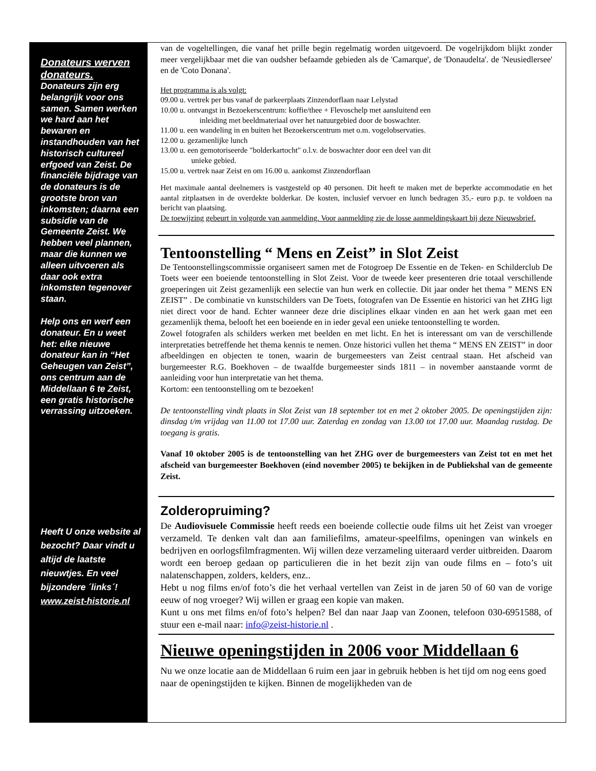Donateurs werven donateurs.
Donateurs zijn erg belangrijk voor ons samen. Samen werken we hard aan het bewaren en instandhouden van het historisch cultureel erfgoed van Zeist. De financiële bijdrage van de donateurs is de grootste bron van inkomsten; daarna een subsidie van de Gemeente Zeist. We hebben veel plannen, maar die kunnen we alleen uitvoeren als daar ook extra inkomsten tegenover staan.
Help ons en werf een donateur. En u weet het: elke nieuwe donateur kan in “Het Geheugen van Zeist”, ons centrum aan de Middellaan 6 te Zeist, een gratis historische verrassing uitzoeken.
Heeft U onze website al bezocht? Daar vindt u altijd de laatste nieuwtjes. En veel bijzondere ´links´! www.zeist-historie.nl
van de vogeltellingen, die vanaf het prille begin regelmatig worden uitgevoerd. De vogelrijkdom blijkt zonder meer vergelijkbaar met die van oudsher befaamde gebieden als de 'Camarque', de 'Donaudelta'. de 'Neusiedlersee' en de 'Coto Donana'.
Het programma is als volgt:
09.00 u. vertrek per bus vanaf de parkeerplaats Zinzendorflaan naar Lelystad
10.00 u. ontvangst in Bezoekerscentrum: koffie/thee + Flevoschelp met aansluitend een
inleiding met beeldmateriaal over het natuurgebied door de boswachter.
11.00 u. een wandeling in en buiten het Bezoekerscentrum met o.m. vogelobservaties.
12.00 u. gezamenlijke lunch
13.00 u. een gemotoriseerde "bolderkartocht" o.l.v. de boswachter door een deel van dit
unieke gebied.
15.00 u. vertrek naar Zeist en om 16.00 u. aankomst Zinzendorflaan
Het maximale aantal deelnemers is vastgesteld op 40 personen. Dit heeft te maken met de beperkte accommodatie en het aantal zitplaatsen in de overdekte bolderkar. De kosten, inclusief vervoer en lunch bedragen 35,- euro p.p. te voldoen na bericht van plaatsing.
De toewijzing gebeurt in volgorde van aanmelding. Voor aanmelding zie de losse aanmeldingskaart bij deze Nieuwsbrief.
Tentoonstelling “ Mens en Zeist” in Slot Zeist
De Tentoonstellingscommissie organiseert samen met de Fotogroep De Essentie en de Teken- en Schilderclub De Toets weer een boeiende tentoonstelling in Slot Zeist. Voor de tweede keer presenteren drie totaal verschillende groeperingen uit Zeist gezamenlijk een selectie van hun werk en collectie. Dit jaar onder het thema ” MENS EN ZEIST” . De combinatie vn kunstschilders van De Toets, fotografen van De Essentie en historici van het ZHG ligt niet direct voor de hand. Echter wanneer deze drie disciplines elkaar vinden en aan het werk gaan met een gezamenlijk thema, belooft het een boeiende en in ieder geval een unieke tentoonstelling te worden.
Zowel fotografen als schilders werken met beelden en met licht. En het is interessant om van de verschillende interpretaties betreffende het thema kennis te nemen. Onze historici vullen het thema “ MENS EN ZEIST” in door afbeeldingen en objecten te tonen, waarin de burgemeesters van Zeist centraal staan. Het afscheid van burgemeester R.G. Boekhoven – de twaalfde burgemeester sinds 1811 – in november aanstaande vormt de aanleiding voor hun interpretatie van het thema.
Kortom: een tentoonstelling om te bezoeken!
De tentoonstelling vindt plaats in Slot Zeist van 18 september tot en met 2 oktober 2005. De openingstijden zijn: dinsdag t/m vrijdag van 11.00 tot 17.00 uur. Zaterdag en zondag van 13.00 tot 17.00 uur. Maandag rustdag. De toegang is gratis.
Vanaf 10 oktober 2005 is de tentoonstelling van het ZHG over de burgemeesters van Zeist tot en met het afscheid van burgemeester Boekhoven (eind november 2005) te bekijken in de Publiekshal van de gemeente Zeist.
Zolderopruiming?
De Audiovisuele Commissie heeft reeds een boeiende collectie oude films uit het Zeist van vroeger verzameld. Te denken valt dan aan familiefilms, amateur-speelfilms, openingen van winkels en bedrijven en oorlogsfilmfragmenten. Wij willen deze verzameling uiteraard verder uitbreiden. Daarom wordt een beroep gedaan op particulieren die in het bezit zijn van oude films en – foto’s uit nalatenschappen, zolders, kelders, enz..
Hebt u nog films en/of foto’s die het verhaal vertellen van Zeist in de jaren 50 of 60 van de vorige eeuw of nog vroeger? Wij willen er graag een kopie van maken.
Kunt u ons met films en/of foto’s helpen? Bel dan naar Jaap van Zoonen, telefoon 030-6951588, of stuur een e-mail naar: info@zeist-historie.nl .
Nieuwe openingstijden in 2006 voor Middellaan 6
Nu we onze locatie aan de Middellaan 6 ruim een jaar in gebruik hebben is het tijd om nog eens goed naar de openingstijden te kijken. Binnen de mogelijkheden van de